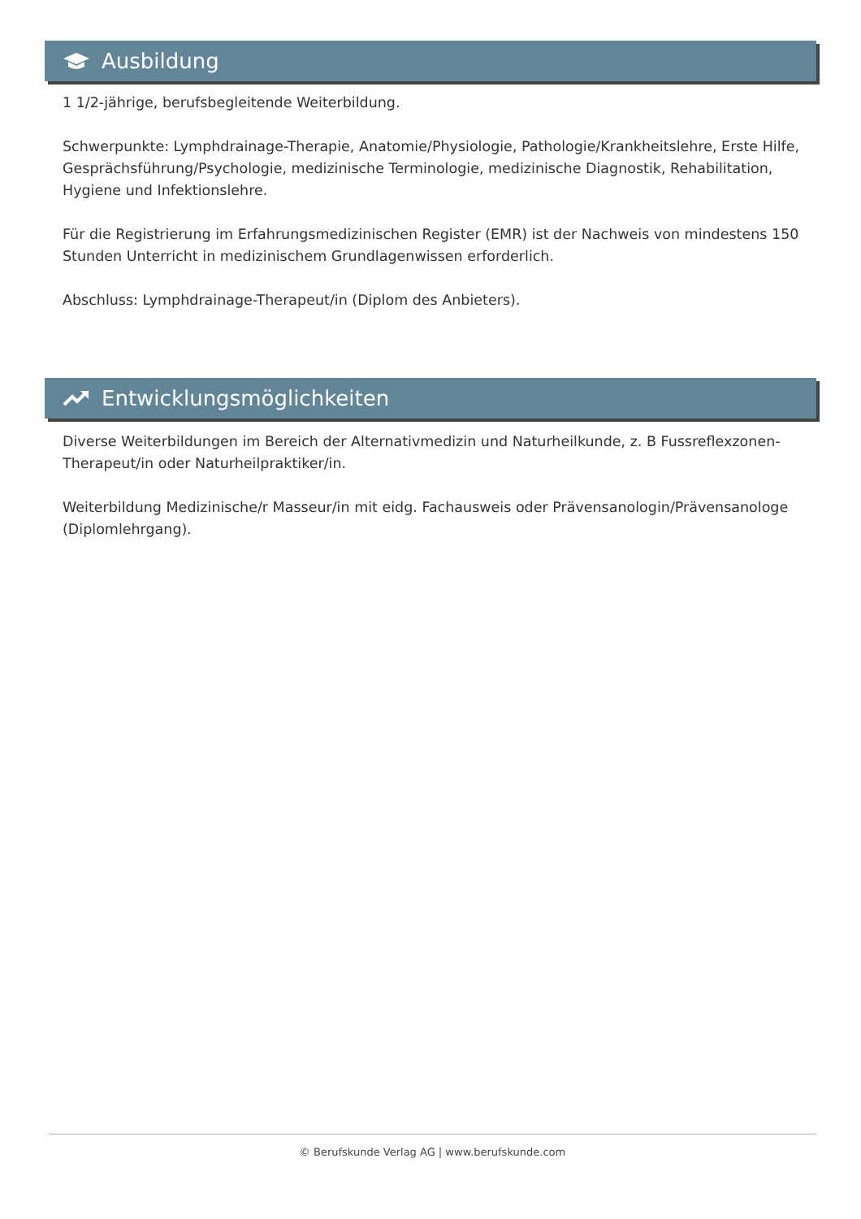Ausbildung
1 1/2-jährige, berufsbegleitende Weiterbildung.
Schwerpunkte: Lymphdrainage-Therapie, Anatomie/Physiologie, Pathologie/Krankheitslehre, Erste Hilfe, Gesprächsführung/Psychologie, medizinische Terminologie, medizinische Diagnostik, Rehabilitation, Hygiene und Infektionslehre.
Für die Registrierung im Erfahrungsmedizinischen Register (EMR) ist der Nachweis von mindestens 150 Stunden Unterricht in medizinischem Grundlagenwissen erforderlich.
Abschluss: Lymphdrainage-Therapeut/in (Diplom des Anbieters).
Entwicklungsmöglichkeiten
Diverse Weiterbildungen im Bereich der Alternativmedizin und Naturheilkunde, z. B Fussreflexzonen-Therapeut/in oder Naturheilpraktiker/in.
Weiterbildung Medizinische/r Masseur/in mit eidg. Fachausweis oder Prävensanologin/Prävensanologe (Diplomlehrgang).
© Berufskunde Verlag AG | www.berufskunde.com